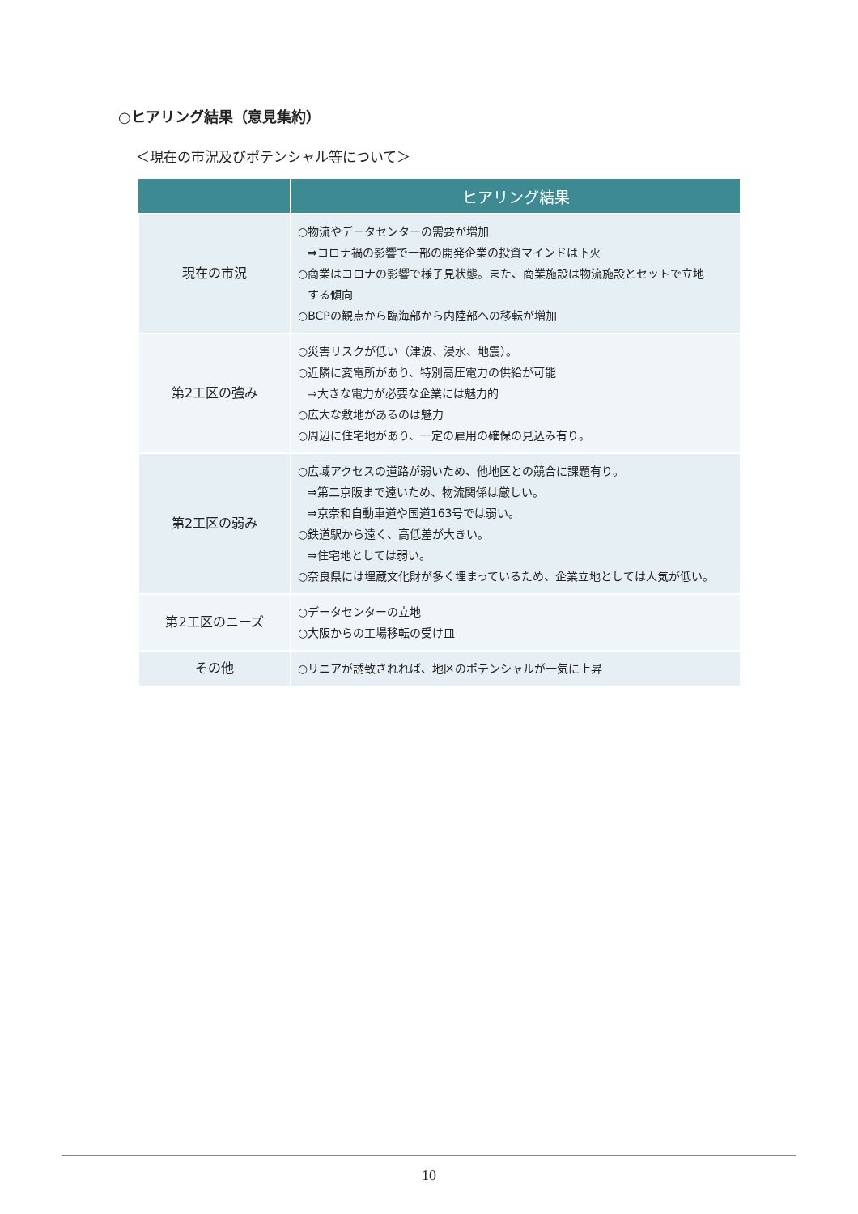○ヒアリング結果（意見集約）
＜現在の市況及びポテンシャル等について＞
| | ヒアリング結果 |
| --- | --- |
| 現在の市況 | ○物流やデータセンターの需要が増加 ⇒コロナ禍の影響で一部の開発企業の投資マインドは下火 ○商業はコロナの影響で様子見状態。また、商業施設は物流施設とセットで立地 する傾向 ○BCPの観点から臨海部から内陸部への移転が増加 |
| 第2工区の強み | ○災害リスクが低い（津波、浸水、地震）。 ○近隣に変電所があり、特別高圧電力の供給が可能 ⇒大きな電力が必要な企業には魅力的 ○広大な敷地があるのは魅力 ○周辺に住宅地があり、一定の雇用の確保の見込み有り。 |
| 第2工区の弱み | ○広域アクセスの道路が弱いため、他地区との競合に課題有り。 ⇒第二京阪まで遠いため、物流関係は厳しい。 ⇒京奈和自動車道や国道163号では弱い。 ○鉄道駅から遠く、高低差が大きい。 ⇒住宅地としては弱い。 ○奈良県には埋蔵文化財が多く埋まっているため、企業立地としては人気が低い。 |
| 第2工区のニーズ | ○データセンターの立地 ○大阪からの工場移転の受け皿 |
| その他 | ○リニアが誘致されれば、地区のポテンシャルが一気に上昇 |
10